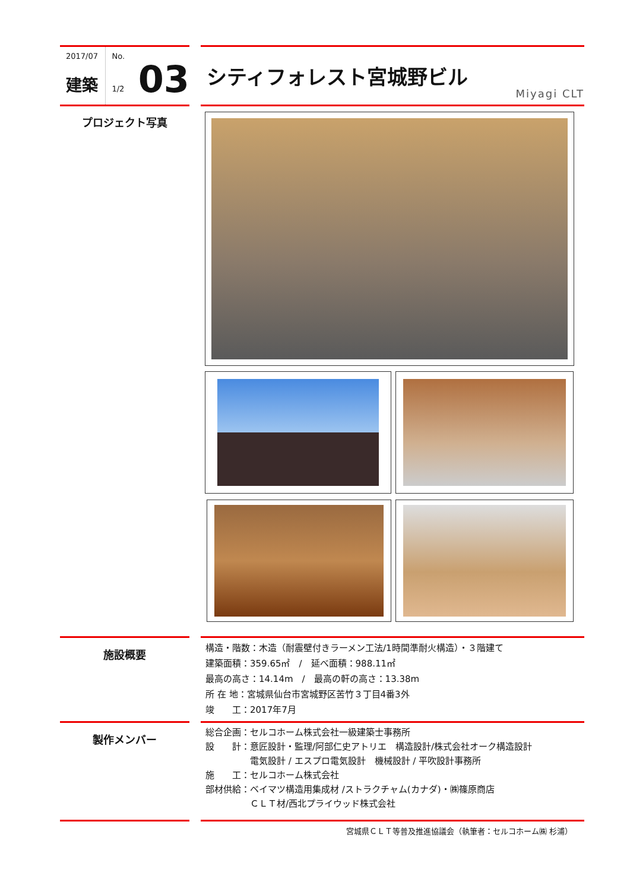2017/07
建築
No.
1/2
03
シティフォレスト宮城野ビル
Miyagi CLT
プロジェクト写真
施設概要
構造・階数：木造（耐震壁付きラーメン工法/1時間準耐火構造）・３階建て
建築面積：359.65㎡　/　延べ面積：988.11㎡
最高の高さ：14.14m　/　最高の軒の高さ：13.38m
所 在 地：宮城県仙台市宮城野区苦竹３丁目4番3外
竣　　工：2017年7月
製作メンバー
総合企画：セルコホーム株式会社一級建築士事務所
設　　計：意匠設計・監理/阿部仁史アトリエ　構造設計/株式会社オーク構造設計
　　　　　電気設計 / エスプロ電気設計　機械設計 / 平吹設計事務所
施　　工：セルコホーム株式会社
部材供給：ベイマツ構造用集成材 /ストラクチャム(カナダ)・㈱篠原商店
　　　　　ＣＬＴ材/西北プライウッド株式会社
宮城県ＣＬＴ等普及推進協議会（執筆者：セルコホーム㈱ 杉浦）